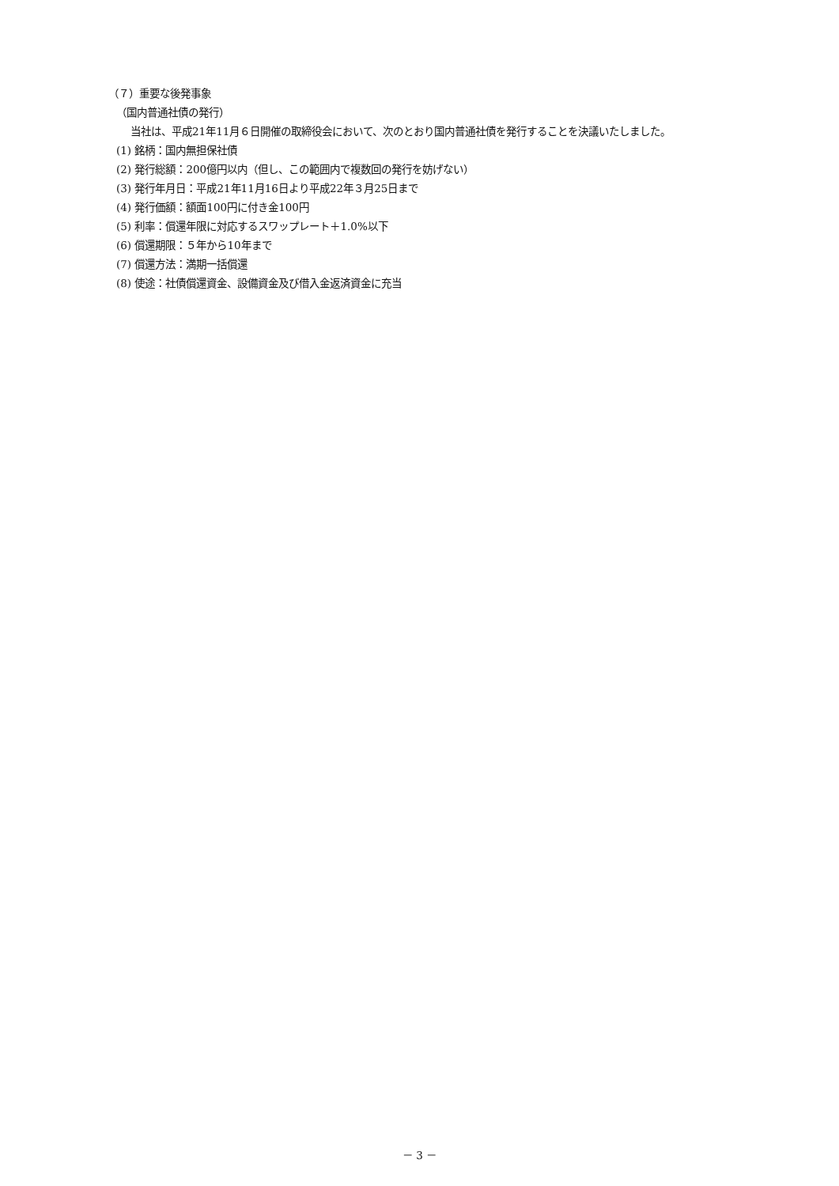（７）重要な後発事象
（国内普通社債の発行）
当社は、平成21年11月６日開催の取締役会において、次のとおり国内普通社債を発行することを決議いたしました。
(1) 銘柄：国内無担保社債
(2) 発行総額：200億円以内（但し、この範囲内で複数回の発行を妨げない）
(3) 発行年月日：平成21年11月16日より平成22年３月25日まで
(4) 発行価額：額面100円に付き金100円
(5) 利率：償還年限に対応するスワップレート＋1.0%以下
(6) 償還期限：５年から10年まで
(7) 償還方法：満期一括償還
(8) 使途：社債償還資金、設備資金及び借入金返済資金に充当
－ 3 －